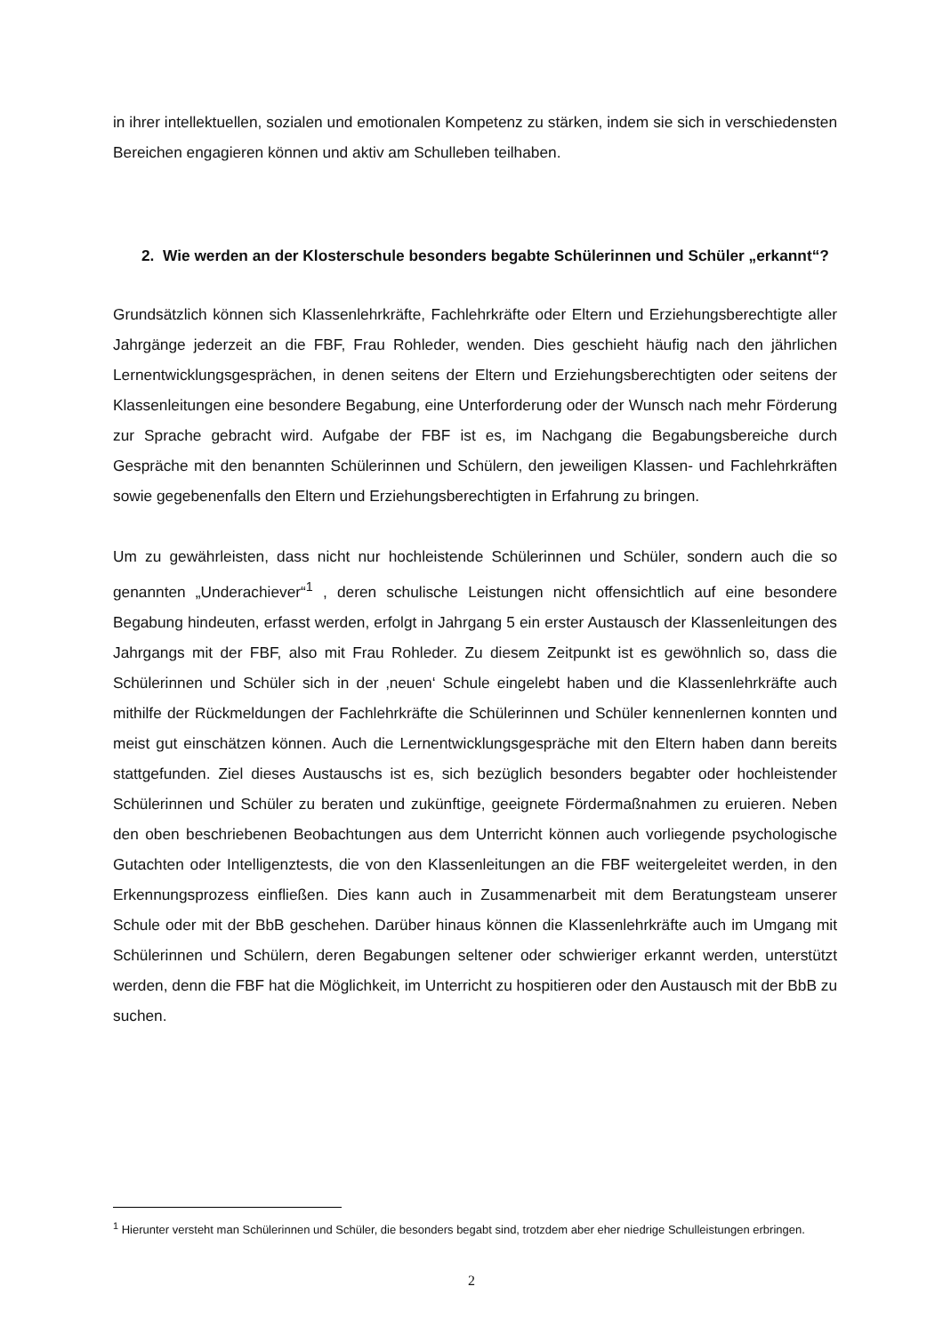in ihrer intellektuellen, sozialen und emotionalen Kompetenz zu stärken, indem sie sich in verschiedensten Bereichen engagieren können und aktiv am Schulleben teilhaben.
2. Wie werden an der Klosterschule besonders begabte Schülerinnen und Schüler „erkannt“?
Grundsätzlich können sich Klassenlehrkräfte, Fachlehrkräfte oder Eltern und Erziehungsberechtigte aller Jahrgänge jederzeit an die FBF, Frau Rohleder, wenden. Dies geschieht häufig nach den jährlichen Lernentwicklungsgesprächen, in denen seitens der Eltern und Erziehungsberechtigten oder seitens der Klassenleitungen eine besondere Begabung, eine Unterforderung oder der Wunsch nach mehr Förderung zur Sprache gebracht wird. Aufgabe der FBF ist es, im Nachgang die Begabungsbereiche durch Gespräche mit den benannten Schülerinnen und Schülern, den jeweiligen Klassen- und Fachlehrkräften sowie gegebenenfalls den Eltern und Erziehungsberechtigten in Erfahrung zu bringen.
Um zu gewährleisten, dass nicht nur hochleistende Schülerinnen und Schüler, sondern auch die so genannten „Underachiever“<sup>1</sup> , deren schulische Leistungen nicht offensichtlich auf eine besondere Begabung hindeuten, erfasst werden, erfolgt in Jahrgang 5 ein erster Austausch der Klassenleitungen des Jahrgangs mit der FBF, also mit Frau Rohleder. Zu diesem Zeitpunkt ist es gewöhnlich so, dass die Schülerinnen und Schüler sich in der ‚neuen‘ Schule eingelebt haben und die Klassenlehrkräfte auch mithilfe der Rückmeldungen der Fachlehrkräfte die Schülerinnen und Schüler kennenlernen konnten und meist gut einschätzen können. Auch die Lernentwicklungsgespräche mit den Eltern haben dann bereits stattgefunden. Ziel dieses Austauschs ist es, sich bezüglich besonders begabter oder hochleistender Schülerinnen und Schüler zu beraten und zukünftige, geeignete Fördermaßnahmen zu eruieren. Neben den oben beschriebenen Beobachtungen aus dem Unterricht können auch vorliegende psychologische Gutachten oder Intelligenztests, die von den Klassenleitungen an die FBF weitergeleitet werden, in den Erkennungsprozess einfließen. Dies kann auch in Zusammenarbeit mit dem Beratungsteam unserer Schule oder mit der BbB geschehen. Darüber hinaus können die Klassenlehrkräfte auch im Umgang mit Schülerinnen und Schülern, deren Begabungen seltener oder schwieriger erkannt werden, unterstützt werden, denn die FBF hat die Möglichkeit, im Unterricht zu hospitieren oder den Austausch mit der BbB zu suchen.
<sup>1</sup> Hierunter versteht man Schülerinnen und Schüler, die besonders begabt sind, trotzdem aber eher niedrige Schulleistungen erbringen.
2